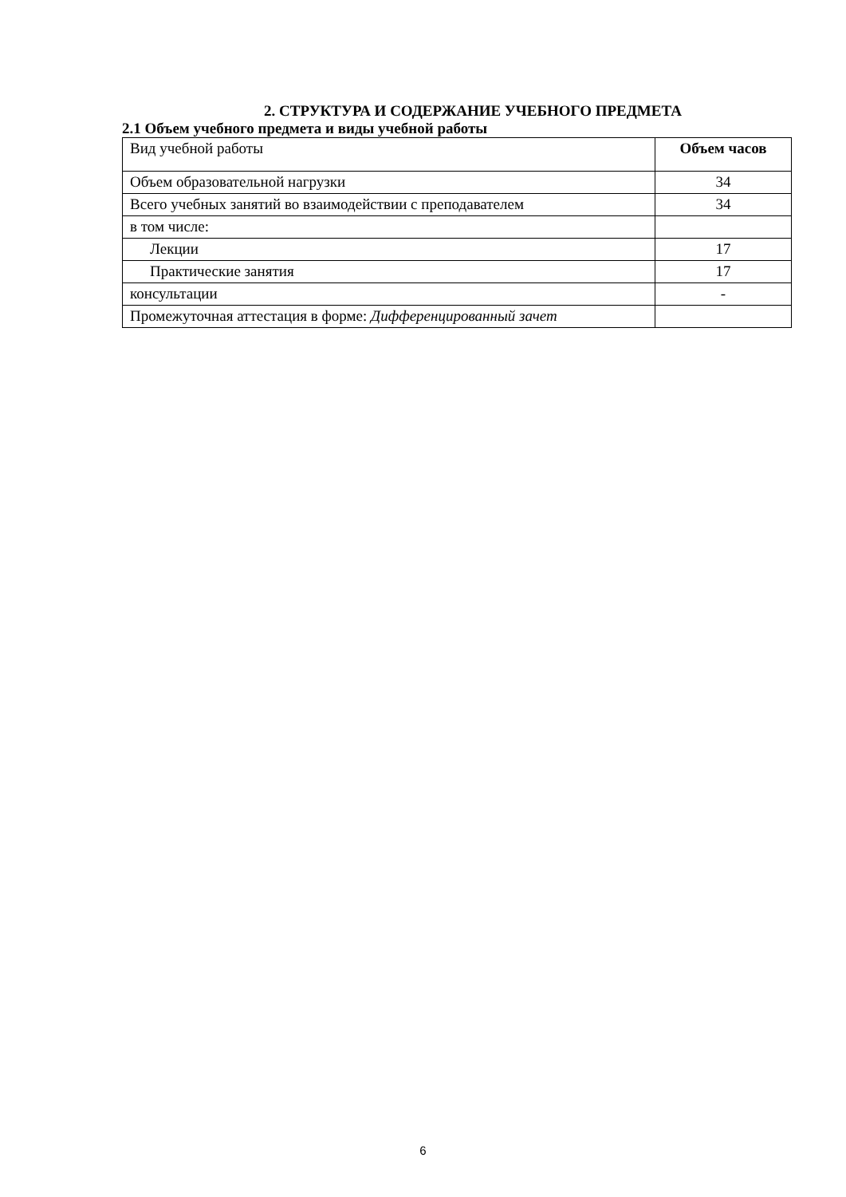2. СТРУКТУРА И СОДЕРЖАНИЕ УЧЕБНОГО ПРЕДМЕТА
2.1 Объем учебного предмета и виды учебной работы
| Вид учебной работы | Объем часов |
| --- | --- |
| Объем образовательной нагрузки | 34 |
| Всего учебных занятий во взаимодействии с преподавателем | 34 |
| в том числе: | |
| Лекции | 17 |
| Практические занятия | 17 |
| консультации | - |
| Промежуточная аттестация в форме: Дифференцированный зачет | |
6